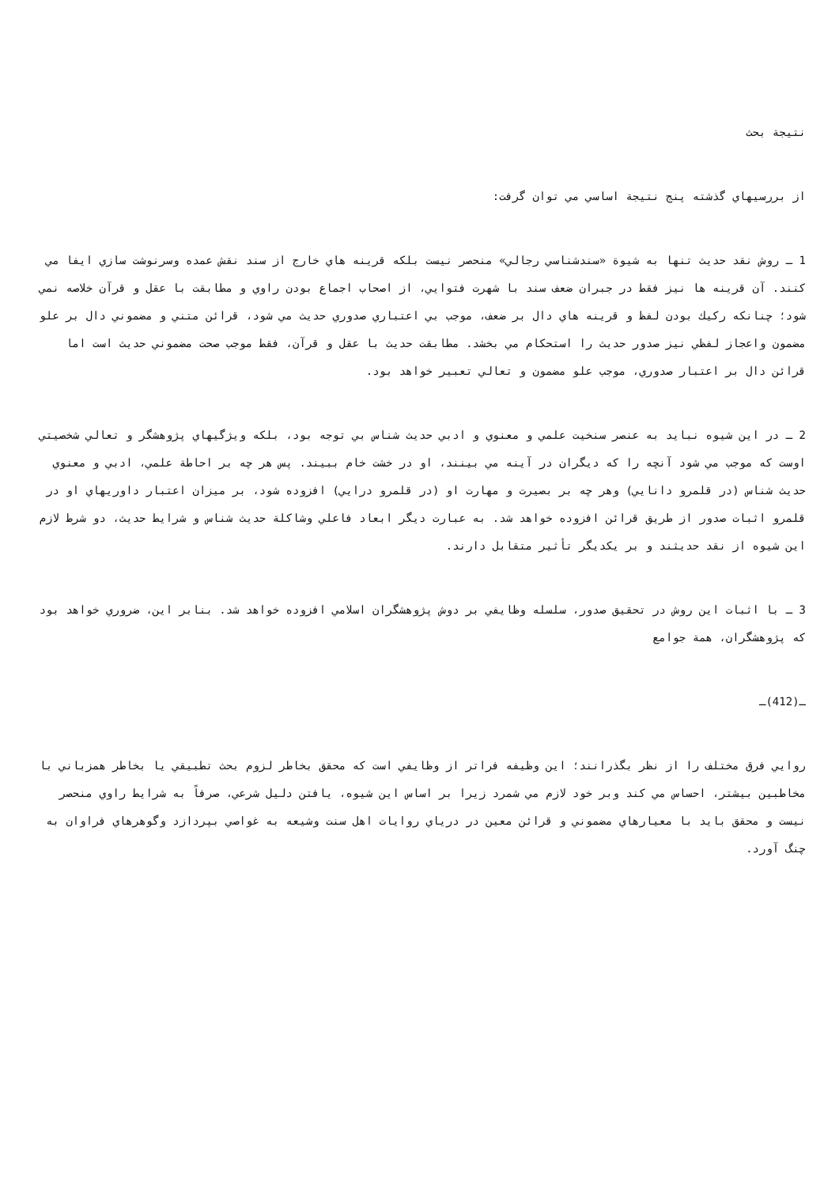نتيجة بحث
از بررسيهاي گذشته پنج نتيجة اساسي مي توان گرفت:
1 ـ روش نقد حديث تنها به شيوة «سندشناسي رجالي» منحصر نيست بلكه قرينه هاي خارج از سند نقش عمده وسرنوشت سازي ايفا مي كنند. آن قرينه ها نيز فقط در جبران ضعف سند با شهرت فتوايي، از اصحاب اجماع بودن راوي و مطابقت با عقل و قرآن خلاصه نمي شود؛ چنانكه ركيك بودن لفظ و قرينه هاي دال بر ضعف، موجب بي اعتباري صدوري حديث مي شود، قرائن متني و مضموني دال بر علو مضمون واعجاز لفظي نيز صدور حديث را استحكام مي بخشد. مطابقت حديث با عقل و قرآن، فقط موجب صحت مضموني حديث است اما قرائن دال بر اعتبار صدوري، موجب علو مضمون و تعالي تعبير خواهد بود.
2 ـ در اين شيوه نبايد به عنصر سنخيت علمي و معنوي و ادبي حديث شناس بي توجه بود، بلكه ويژگيهاي پژوهشگر و تعالي شخصيتي اوست كه موجب مي شود آنچه را كه ديگران در آينه مي بينند، او در خشت خام ببيند. پس هر چه بر احاطة علمي، ادبي و معنوي حديث شناس (در قلمرو دانايي) وهر چه بر بصيرت و مهارت او (در قلمرو درايي) افزوده شود، بر ميزان اعتبار داوريهاي او در قلمرو اثبات صدور از طريق قرائن افزوده خواهد شد. به عبارت ديگر ابعاد فاعلي وشاكلة حديث شناس و شرايط حديث، دو شرط لازم اين شيوه از نقد حديثند و بر يكديگر تأثير متقابل دارند.
3 ـ با اثبات اين روش در تحقيق صدور، سلسله وظايفي بر دوش پژوهشگران اسلامي افزوده خواهد شد. بنابر اين، ضروري خواهد بود كه پژوهشگران، همة جوامع
ـ(412)ـ
روايي فرق مختلف را از نظر بگذرانند؛ اين وظيفه فراتر از وظايفي است كه محقق بخاطر لزوم بحث تطبيقي يا بخاطر همزباني با مخاطبين بيشتر، احساس مي كند وبر خود لازم مي شمرد زيرا بر اساس اين شيوه، يافتن دليل شرعي، صرفاً به شرايط راوي منحصر نيست و محقق بايد با معيارهاي مضموني و قرائن معين در درياي روايات اهل سنت وشيعه به غواصي بپردازد وگوهرهاي فراوان به چنگ آورد.